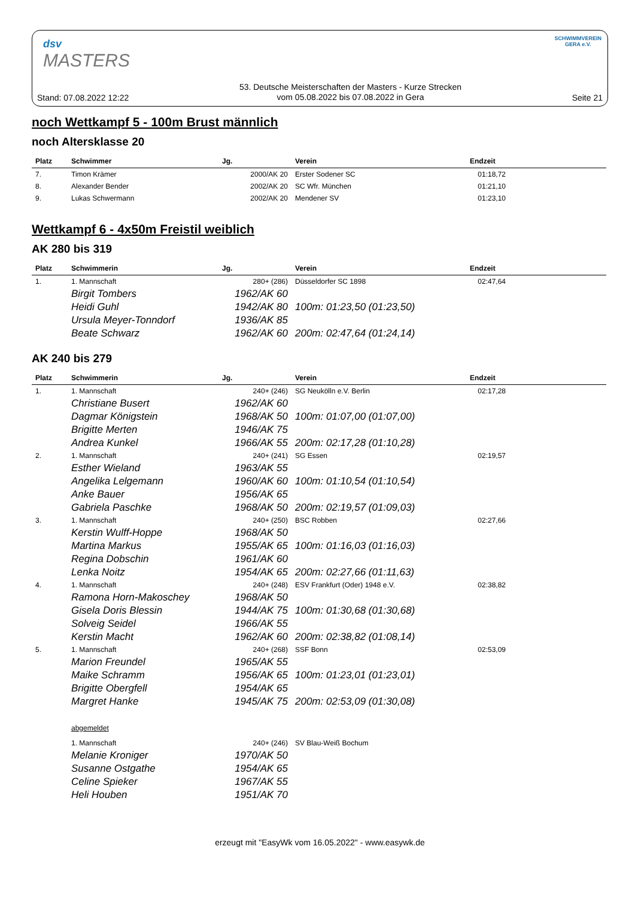dsv
MASTERS
SCHWIMMVEREIN
GERA e.V.
Stand: 07.08.2022 12:22 53. Deutsche Meisterschaften der Masters - Kurze Strecken
vom 05.08.2022 bis 07.08.2022 in Gera Seite 21
noch Wettkampf 5 - 100m Brust männlich
noch Altersklasse 20
| Platz | Schwimmer | Jg. | Verein | Endzeit |
| --- | --- | --- | --- | --- |
| 7. | Timon Krämer | 2000/AK 20 | Erster Sodener SC | 01:18,72 |
| 8. | Alexander Bender | 2002/AK 20 | SC Wfr. München | 01:21,10 |
| 9. | Lukas Schwermann | 2002/AK 20 | Mendener SV | 01:23,10 |
Wettkampf 6 - 4x50m Freistil weiblich
AK 280 bis 319
| Platz | Schwimmerin | Jg. | Verein | Endzeit |
| --- | --- | --- | --- | --- |
| 1. | 1. Mannschaft | 280+ (286) | Düsseldorfer SC 1898 | 02:47,64 |
| | Birgit Tombers | 1962/AK 60 | | |
| | Heidi Guhl | 1942/AK 80 | 100m: 01:23,50 (01:23,50) | |
| | Ursula Meyer-Tonndorf | 1936/AK 85 | | |
| | Beate Schwarz | 1962/AK 60 | 200m: 02:47,64 (01:24,14) | |
AK 240 bis 279
| Platz | Schwimmerin | Jg. | Verein | Endzeit |
| --- | --- | --- | --- | --- |
| 1. | 1. Mannschaft | 240+ (246) | SG Neukölln e.V. Berlin | 02:17,28 |
| | Christiane Busert | 1962/AK 60 | | |
| | Dagmar Königstein | 1968/AK 50 | 100m: 01:07,00 (01:07,00) | |
| | Brigitte Merten | 1946/AK 75 | | |
| | Andrea Kunkel | 1966/AK 55 | 200m: 02:17,28 (01:10,28) | |
| 2. | 1. Mannschaft | 240+ (241) | SG Essen | 02:19,57 |
| | Esther Wieland | 1963/AK 55 | | |
| | Angelika Lelgemann | 1960/AK 60 | 100m: 01:10,54 (01:10,54) | |
| | Anke Bauer | 1956/AK 65 | | |
| | Gabriela Paschke | 1968/AK 50 | 200m: 02:19,57 (01:09,03) | |
| 3. | 1. Mannschaft | 240+ (250) | BSC Robben | 02:27,66 |
| | Kerstin Wulff-Hoppe | 1968/AK 50 | | |
| | Martina Markus | 1955/AK 65 | 100m: 01:16,03 (01:16,03) | |
| | Regina Dobschin | 1961/AK 60 | | |
| | Lenka Noitz | 1954/AK 65 | 200m: 02:27,66 (01:11,63) | |
| 4. | 1. Mannschaft | 240+ (248) | ESV Frankfurt (Oder) 1948 e.V. | 02:38,82 |
| | Ramona Horn-Makoschey | 1968/AK 50 | | |
| | Gisela Doris Blessin | 1944/AK 75 | 100m: 01:30,68 (01:30,68) | |
| | Solveig Seidel | 1966/AK 55 | | |
| | Kerstin Macht | 1962/AK 60 | 200m: 02:38,82 (01:08,14) | |
| 5. | 1. Mannschaft | 240+ (268) | SSF Bonn | 02:53,09 |
| | Marion Freundel | 1965/AK 55 | | |
| | Maike Schramm | 1956/AK 65 | 100m: 01:23,01 (01:23,01) | |
| | Brigitte Obergfell | 1954/AK 65 | | |
| | Margret Hanke | 1945/AK 75 | 200m: 02:53,09 (01:30,08) | |
| | abgemeldet | | | |
| | 1. Mannschaft | 240+ (246) | SV Blau-Weiß Bochum | |
| | Melanie Kroniger | 1970/AK 50 | | |
| | Susanne Ostgathe | 1954/AK 65 | | |
| | Celine Spieker | 1967/AK 55 | | |
| | Heli Houben | 1951/AK 70 | | |
erzeugt mit "EasyWk vom 16.05.2022" - www.easywk.de